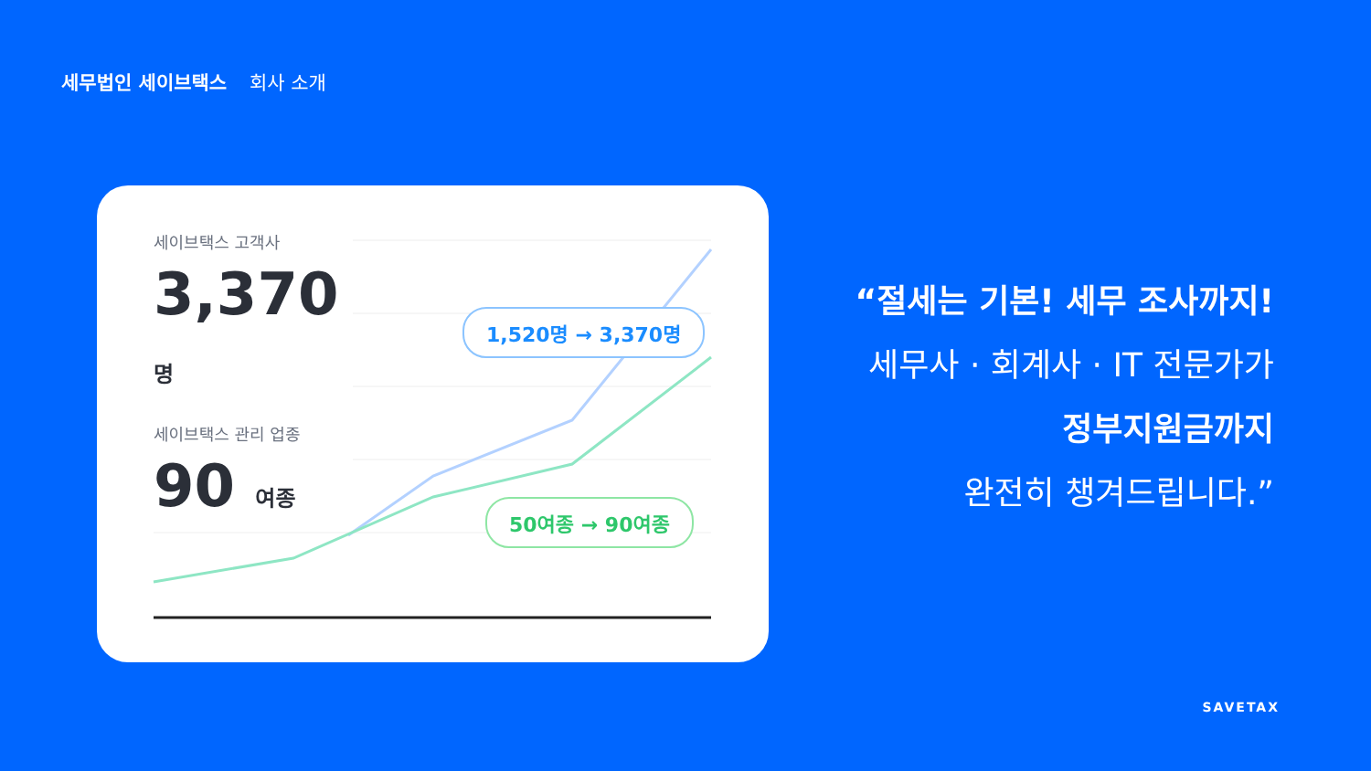세무법인 세이브택스 회사 소개
세이브택스 고객사
3,370 명
세이브택스 관리 업종
90 여종
1,520명 → 3,370명
50여종 → 90여종
“절세는 기본! 세무 조사까지!
세무사 · 회계사 · IT 전문가가
정부지원금까지
완전히 챙겨드립니다.”
SAVETAX